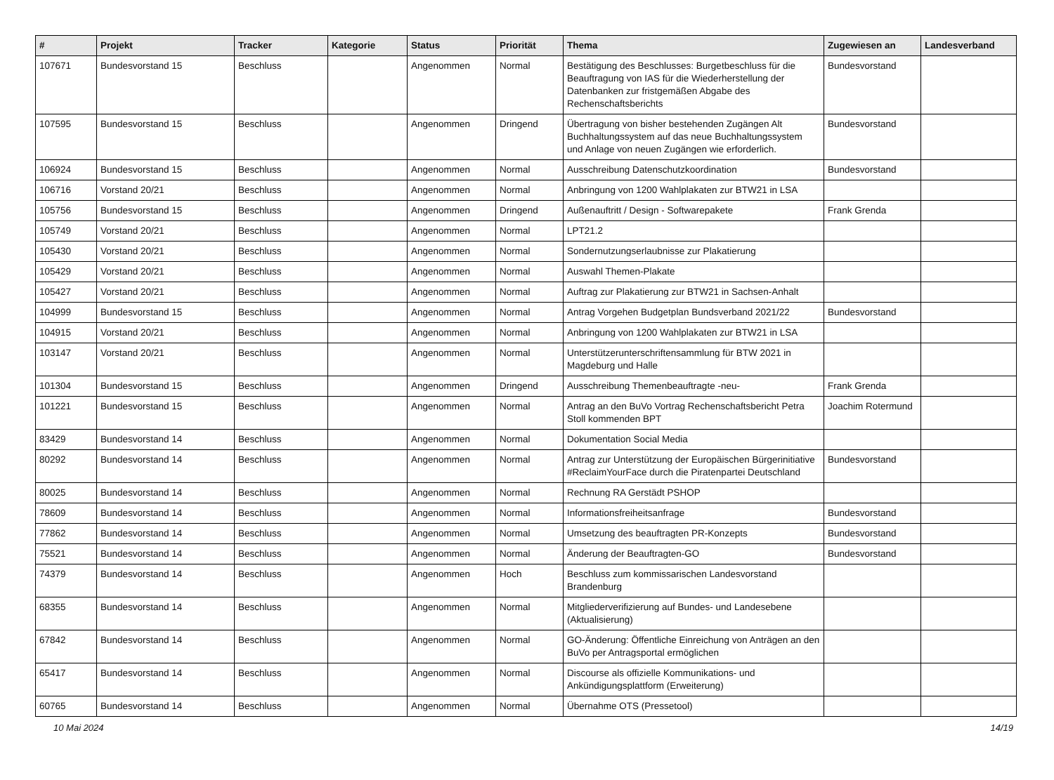| # | Projekt | Tracker | Kategorie | Status | Priorität | Thema | Zugewiesen an | Landesverband |
| --- | --- | --- | --- | --- | --- | --- | --- | --- |
| 107671 | Bundesvorstand 15 | Beschluss | | Angenommen | Normal | Bestätigung des Beschlusses: Burgetbeschluss für die Beauftragung von IAS für die Wiederherstellung der Datenbanken zur fristgemäßen Abgabe des Rechenschaftsberichts | Bundesvorstand | |
| 107595 | Bundesvorstand 15 | Beschluss | | Angenommen | Dringend | Übertragung von bisher bestehenden Zugängen Alt Buchhaltungssystem auf das neue Buchhaltungssystem und Anlage von neuen Zugängen wie erforderlich. | Bundesvorstand | |
| 106924 | Bundesvorstand 15 | Beschluss | | Angenommen | Normal | Ausschreibung Datenschutzkoordination | Bundesvorstand | |
| 106716 | Vorstand 20/21 | Beschluss | | Angenommen | Normal | Anbringung von 1200 Wahlplakaten zur BTW21 in LSA | | |
| 105756 | Bundesvorstand 15 | Beschluss | | Angenommen | Dringend | Außenauftritt / Design - Softwarepakete | Frank Grenda | |
| 105749 | Vorstand 20/21 | Beschluss | | Angenommen | Normal | LPT21.2 | | |
| 105430 | Vorstand 20/21 | Beschluss | | Angenommen | Normal | Sondernutzungserlaubnisse zur Plakatierung | | |
| 105429 | Vorstand 20/21 | Beschluss | | Angenommen | Normal | Auswahl Themen-Plakate | | |
| 105427 | Vorstand 20/21 | Beschluss | | Angenommen | Normal | Auftrag zur Plakatierung zur BTW21 in Sachsen-Anhalt | | |
| 104999 | Bundesvorstand 15 | Beschluss | | Angenommen | Normal | Antrag Vorgehen Budgetplan Bundsverband 2021/22 | Bundesvorstand | |
| 104915 | Vorstand 20/21 | Beschluss | | Angenommen | Normal | Anbringung von 1200 Wahlplakaten zur BTW21 in LSA | | |
| 103147 | Vorstand 20/21 | Beschluss | | Angenommen | Normal | Unterstützerunterschriftensammlung für BTW 2021 in Magdeburg und Halle | | |
| 101304 | Bundesvorstand 15 | Beschluss | | Angenommen | Dringend | Ausschreibung Themenbeauftragte -neu- | Frank Grenda | |
| 101221 | Bundesvorstand 15 | Beschluss | | Angenommen | Normal | Antrag an den BuVo Vortrag Rechenschaftsbericht Petra Stoll kommenden BPT | Joachim Rotermund | |
| 83429 | Bundesvorstand 14 | Beschluss | | Angenommen | Normal | Dokumentation Social Media | | |
| 80292 | Bundesvorstand 14 | Beschluss | | Angenommen | Normal | Antrag zur Unterstützung der Europäischen Bürgerinitiative #ReclaimYourFace durch die Piratenpartei Deutschland | Bundesvorstand | |
| 80025 | Bundesvorstand 14 | Beschluss | | Angenommen | Normal | Rechnung RA Gerstädt PSHOP | | |
| 78609 | Bundesvorstand 14 | Beschluss | | Angenommen | Normal | Informationsfreiheitsanfrage | Bundesvorstand | |
| 77862 | Bundesvorstand 14 | Beschluss | | Angenommen | Normal | Umsetzung des beauftragten PR-Konzepts | Bundesvorstand | |
| 75521 | Bundesvorstand 14 | Beschluss | | Angenommen | Normal | Änderung der Beauftragten-GO | Bundesvorstand | |
| 74379 | Bundesvorstand 14 | Beschluss | | Angenommen | Hoch | Beschluss zum kommissarischen Landesvorstand Brandenburg | | |
| 68355 | Bundesvorstand 14 | Beschluss | | Angenommen | Normal | Mitgliederverifizierung auf Bundes- und Landesebene (Aktualisierung) | | |
| 67842 | Bundesvorstand 14 | Beschluss | | Angenommen | Normal | GO-Änderung: Öffentliche Einreichung von Anträgen an den BuVo per Antragsportal ermöglichen | | |
| 65417 | Bundesvorstand 14 | Beschluss | | Angenommen | Normal | Discourse als offizielle Kommunikations- und Ankündigungsplattform (Erweiterung) | | |
| 60765 | Bundesvorstand 14 | Beschluss | | Angenommen | Normal | Übernahme OTS (Pressetool) | | |
10 Mai 2024 14/19